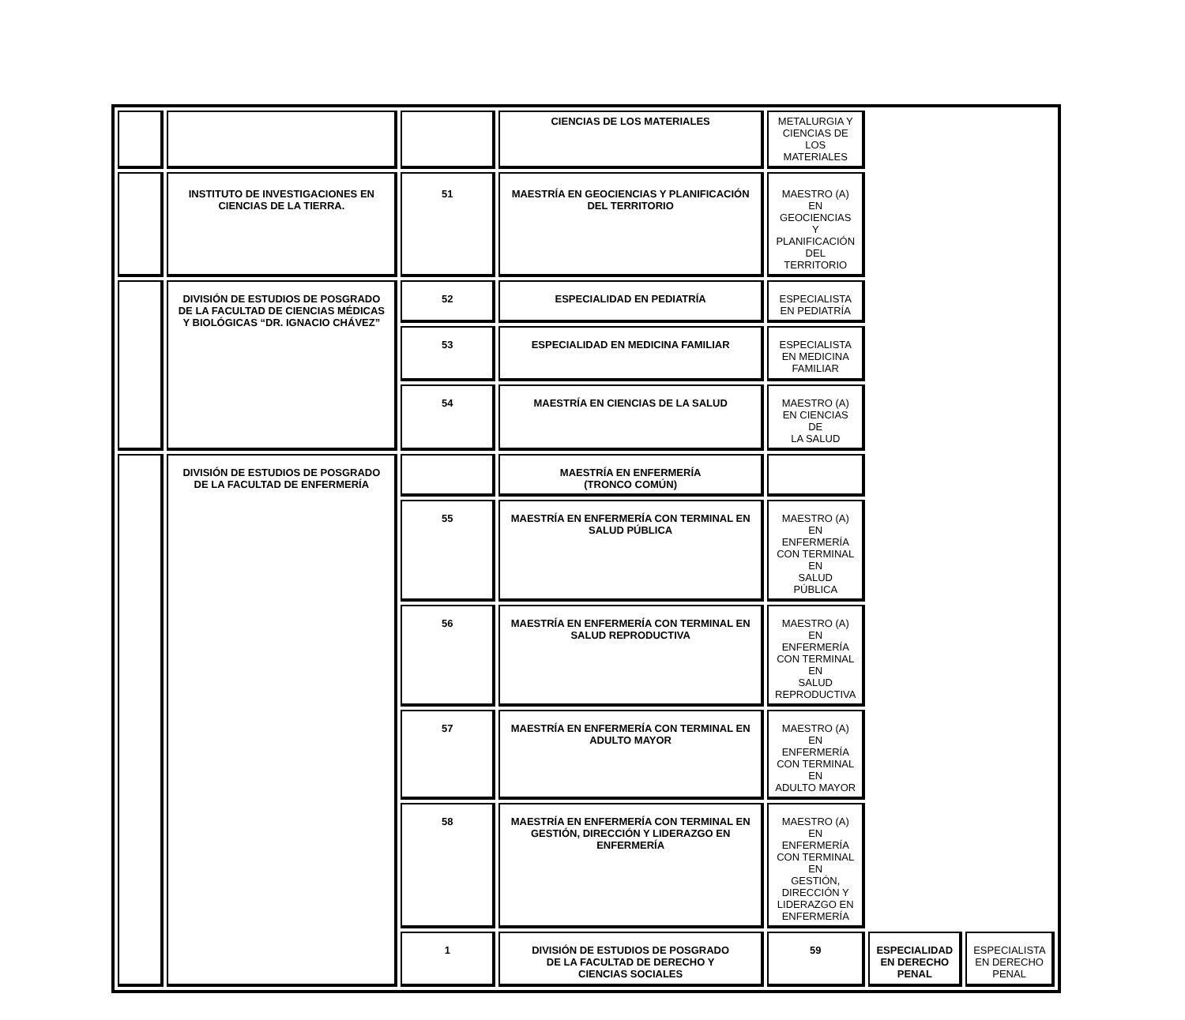| | | | CIENCIAS DE LOS MATERIALES | METALURGIA Y CIENCIAS DE LOS MATERIALES | | |
| | INSTITUTO DE INVESTIGACIONES EN CIENCIAS DE LA TIERRA. | 51 | MAESTRÍA EN GEOCIENCIAS Y PLANIFICACIÓN DEL TERRITORIO | MAESTRO (A) EN GEOCIENCIAS Y PLANIFICACIÓN DEL TERRITORIO | | |
| | DIVISIÓN DE ESTUDIOS DE POSGRADO DE LA FACULTAD DE CIENCIAS MÉDICAS Y BIOLÓGICAS “DR. IGNACIO CHÁVEZ” | 52 | ESPECIALIDAD EN PEDIATRÍA | ESPECIALISTA EN PEDIATRÍA | | |
| | | 53 | ESPECIALIDAD EN MEDICINA FAMILIAR | ESPECIALISTA EN MEDICINA FAMILIAR | | |
| | | 54 | MAESTRÍA EN CIENCIAS DE LA SALUD | MAESTRO (A) EN CIENCIAS DE LA SALUD | | |
| | DIVISIÓN DE ESTUDIOS DE POSGRADO DE LA FACULTAD DE ENFERMERÍA | | MAESTRÍA EN ENFERMERÍA (TRONCO COMÚN) | | | |
| | | 55 | MAESTRÍA EN ENFERMERÍA CON TERMINAL EN SALUD PÚBLICA | MAESTRO (A) EN ENFERMERÍA CON TERMINAL EN SALUD PÚBLICA | | |
| | | 56 | MAESTRÍA EN ENFERMERÍA CON TERMINAL EN SALUD REPRODUCTIVA | MAESTRO (A) EN ENFERMERÍA CON TERMINAL EN SALUD REPRODUCTIVA | | |
| | | 57 | MAESTRÍA EN ENFERMERÍA CON TERMINAL EN ADULTO MAYOR | MAESTRO (A) EN ENFERMERÍA CON TERMINAL EN ADULTO MAYOR | | |
| | | 58 | MAESTRÍA EN ENFERMERÍA CON TERMINAL EN GESTIÓN, DIRECCIÓN Y LIDERAZGO EN ENFERMERÍA | MAESTRO (A) EN ENFERMERÍA CON TERMINAL EN GESTIÓN, DIRECCIÓN Y LIDERAZGO EN ENFERMERÍA | | |
| | | 1 | DIVISIÓN DE ESTUDIOS DE POSGRADO DE LA FACULTAD DE DERECHO Y CIENCIAS SOCIALES | 59 | ESPECIALIDAD EN DERECHO PENAL | ESPECIALISTA EN DERECHO PENAL |